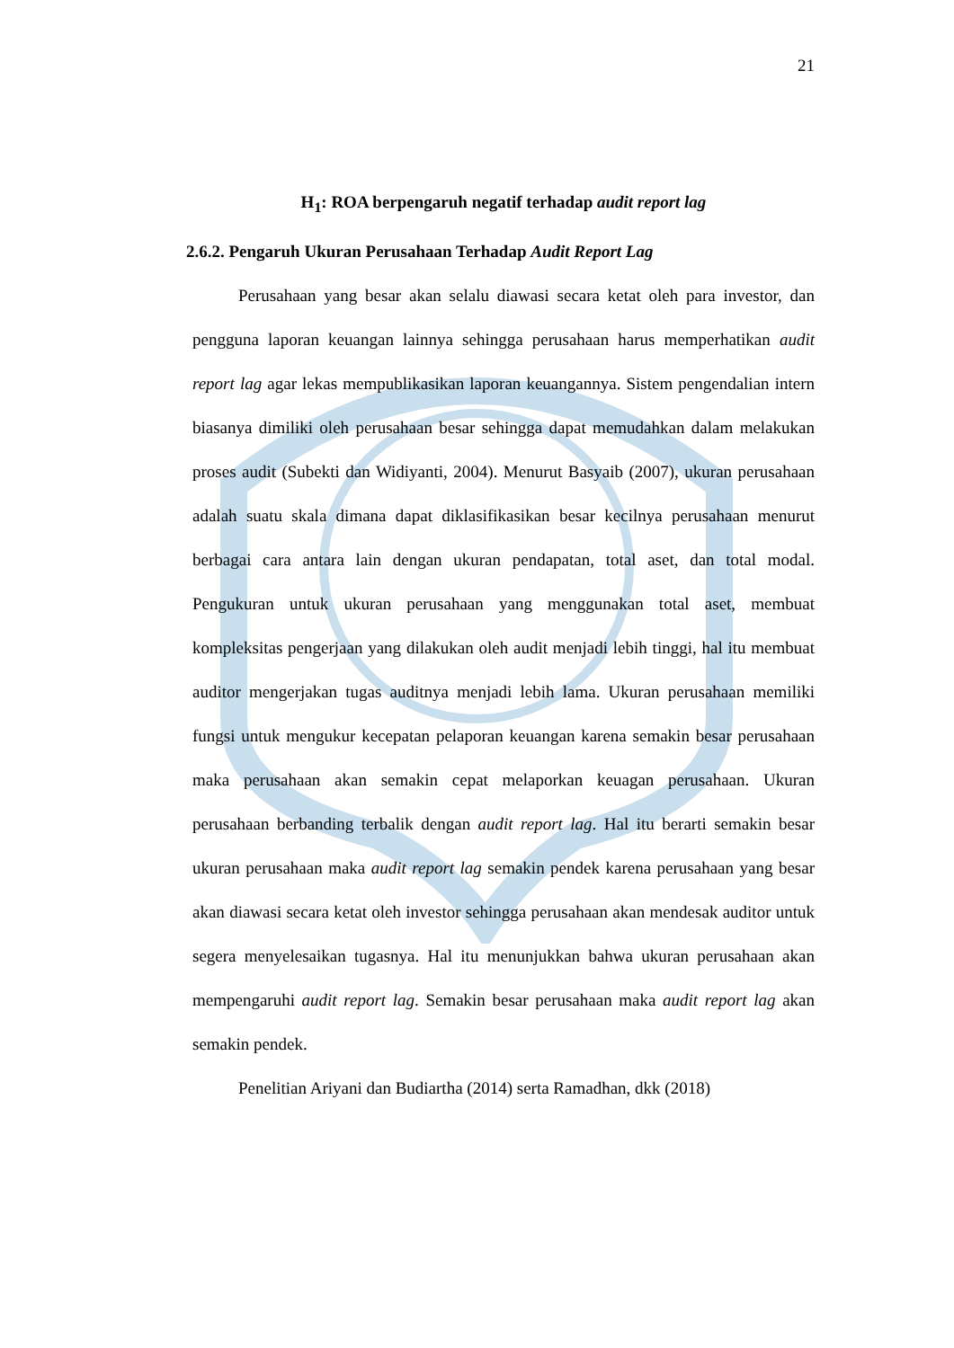21
H<sub>1</sub>: ROA berpengaruh negatif terhadap audit report lag
2.6.2. Pengaruh Ukuran Perusahaan Terhadap Audit Report Lag
Perusahaan yang besar akan selalu diawasi secara ketat oleh para investor, dan pengguna laporan keuangan lainnya sehingga perusahaan harus memperhatikan audit report lag agar lekas mempublikasikan laporan keuangannya. Sistem pengendalian intern biasanya dimiliki oleh perusahaan besar sehingga dapat memudahkan dalam melakukan proses audit (Subekti dan Widiyanti, 2004). Menurut Basyaib (2007), ukuran perusahaan adalah suatu skala dimana dapat diklasifikasikan besar kecilnya perusahaan menurut berbagai cara antara lain dengan ukuran pendapatan, total aset, dan total modal. Pengukuran untuk ukuran perusahaan yang menggunakan total aset, membuat kompleksitas pengerjaan yang dilakukan oleh audit menjadi lebih tinggi, hal itu membuat auditor mengerjakan tugas auditnya menjadi lebih lama. Ukuran perusahaan memiliki fungsi untuk mengukur kecepatan pelaporan keuangan karena semakin besar perusahaan maka perusahaan akan semakin cepat melaporkan keuagan perusahaan. Ukuran perusahaan berbanding terbalik dengan audit report lag. Hal itu berarti semakin besar ukuran perusahaan maka audit report lag semakin pendek karena perusahaan yang besar akan diawasi secara ketat oleh investor sehingga perusahaan akan mendesak auditor untuk segera menyelesaikan tugasnya. Hal itu menunjukkan bahwa ukuran perusahaan akan mempengaruhi audit report lag. Semakin besar perusahaan maka audit report lag akan semakin pendek.
Penelitian Ariyani dan Budiartha (2014) serta Ramadhan, dkk (2018)